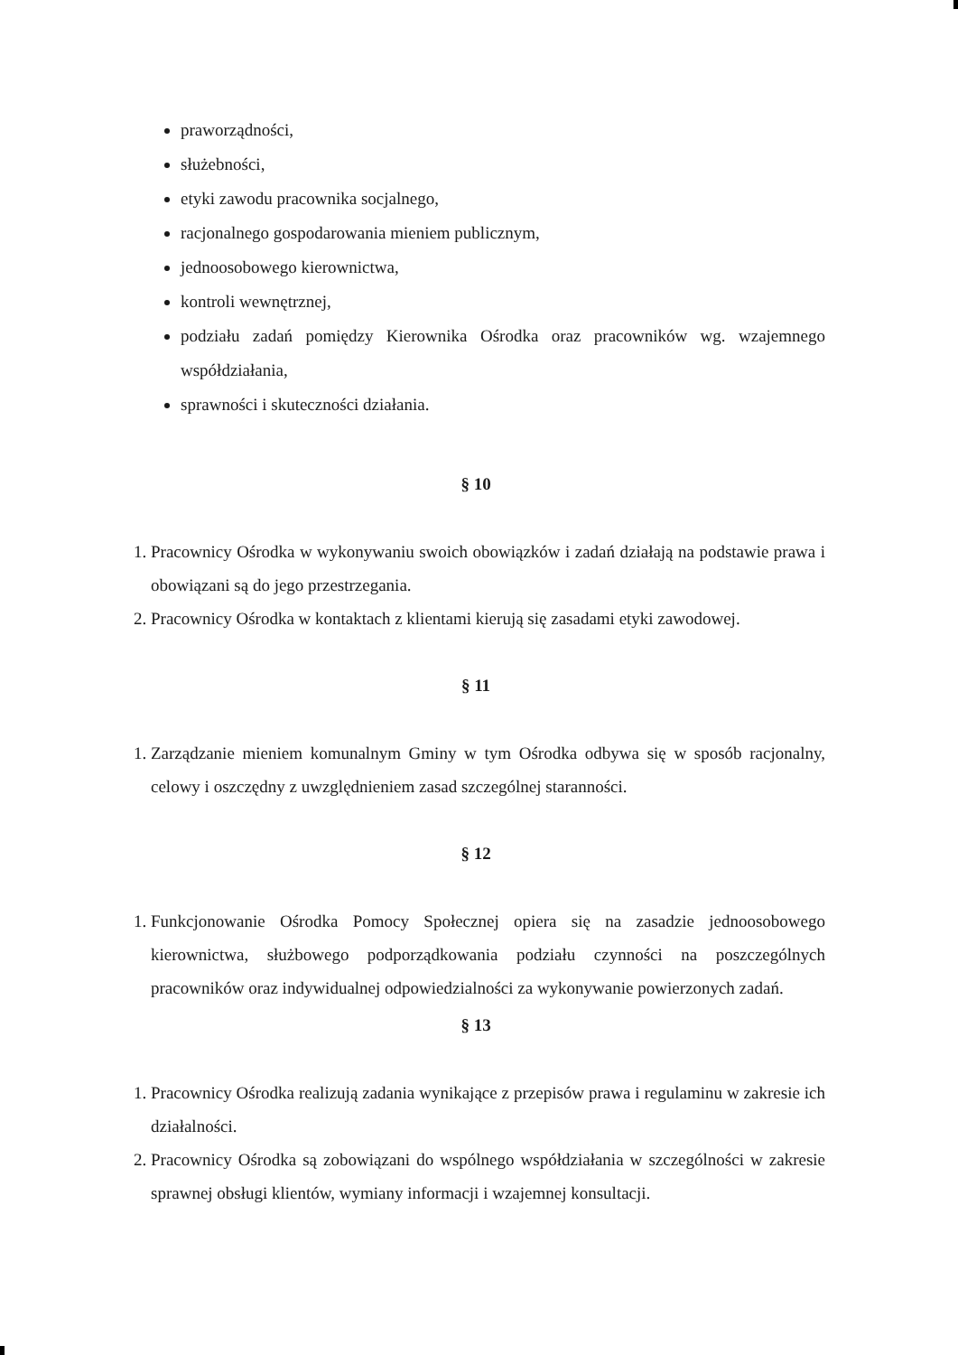praworządności,
służebności,
etyki zawodu pracownika socjalnego,
racjonalnego gospodarowania mieniem publicznym,
jednoosobowego kierownictwa,
kontroli wewnętrznej,
podziału zadań pomiędzy Kierownika Ośrodka oraz pracowników wg. wzajemnego współdziałania,
sprawności i skuteczności działania.
§ 10
1. Pracownicy Ośrodka w wykonywaniu swoich obowiązków i zadań działają na podstawie prawa i obowiązani są do jego przestrzegania.
2. Pracownicy Ośrodka w kontaktach z klientami kierują się zasadami etyki zawodowej.
§ 11
1. Zarządzanie mieniem komunalnym Gminy w tym Ośrodka odbywa się w sposób racjonalny, celowy i oszczędny z uwzględnieniem zasad szczególnej staranności.
§ 12
1. Funkcjonowanie Ośrodka Pomocy Społecznej opiera się na zasadzie jednoosobowego kierownictwa, służbowego podporządkowania podziału czynności na poszczególnych pracowników oraz indywidualnej odpowiedzialności za wykonywanie powierzonych zadań.
§ 13
1. Pracownicy Ośrodka realizują zadania wynikające z przepisów prawa i regulaminu w zakresie ich działalności.
2. Pracownicy Ośrodka są zobowiązani do wspólnego współdziałania w szczególności w zakresie sprawnej obsługi klientów, wymiany informacji i wzajemnej konsultacji.